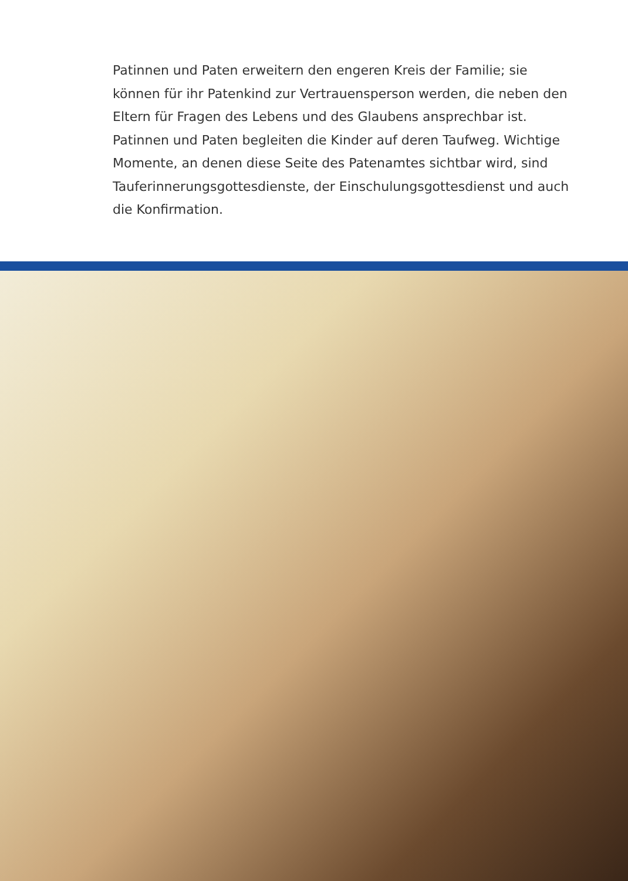Patinnen und Paten erweitern den engeren Kreis der Familie; sie können für ihr Patenkind zur Vertrauensperson werden, die neben den Eltern für Fragen des Lebens und des Glaubens ansprechbar ist. Patinnen und Paten begleiten die Kinder auf deren Taufweg. Wichtige Momente, an denen diese Seite des Patenamtes sichtbar wird, sind Tauferinnerungsgottesdienste, der Einschulungsgottesdienst und auch die Konfirmation.